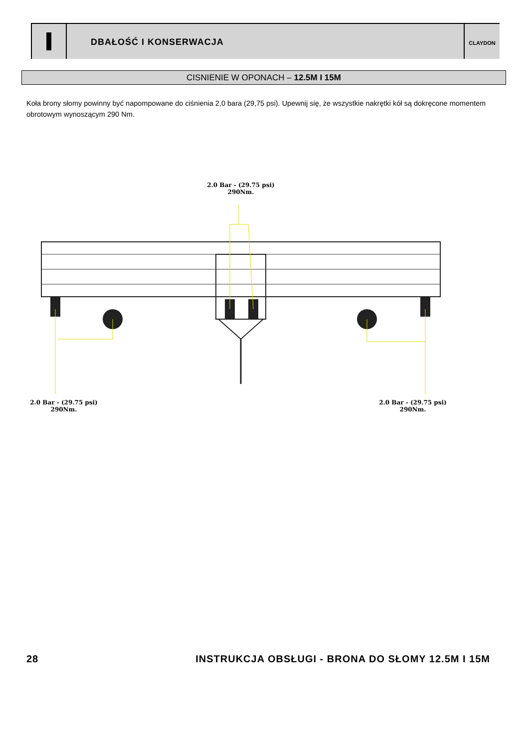DBAŁOŚĆ I KONSERWACJA
CLAYDON
CISNIENIE W OPONACH – 12.5M I 15M
Koła brony słomy powinny być napompowane do ciśnienia 2,0 bara (29,75 psi). Upewnij się, że wszystkie nakrętki kół są dokręcone momentem obrotowym wynoszącym 290 Nm.
2.0 Bar - (29.75 psi)
290Nm.
2.0 Bar - (29.75 psi)
290Nm.
2.0 Bar - (29.75 psi)
290Nm.
28 INSTRUKCJA OBSŁUGI - BRONA DO SŁOMY 12.5M I 15M